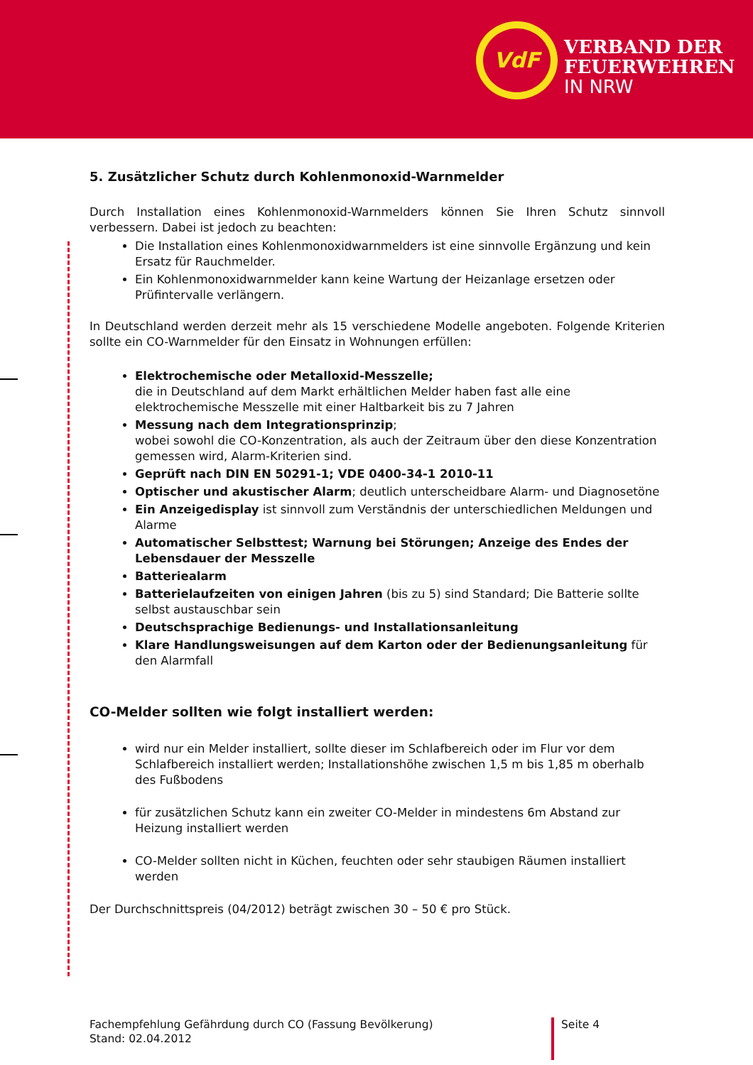VdF
VERBAND DER
FEUERWEHREN
IN NRW
5. Zusätzlicher Schutz durch Kohlenmonoxid-Warnmelder
Durch Installation eines Kohlenmonoxid-Warnmelders können Sie Ihren Schutz sinnvoll verbessern. Dabei ist jedoch zu beachten:
Die Installation eines Kohlenmonoxidwarnmelders ist eine sinnvolle Ergänzung und kein Ersatz für Rauchmelder.
Ein Kohlenmonoxidwarnmelder kann keine Wartung der Heizanlage ersetzen oder Prüfintervalle verlängern.
In Deutschland werden derzeit mehr als 15 verschiedene Modelle angeboten. Folgende Kriterien sollte ein CO-Warnmelder für den Einsatz in Wohnungen erfüllen:
Elektrochemische oder Metalloxid-Messzelle;
die in Deutschland auf dem Markt erhältlichen Melder haben fast alle eine elektrochemische Messzelle mit einer Haltbarkeit bis zu 7 Jahren
Messung nach dem Integrationsprinzip;
wobei sowohl die CO-Konzentration, als auch der Zeitraum über den diese Konzentration gemessen wird, Alarm-Kriterien sind.
Geprüft nach DIN EN 50291-1; VDE 0400-34-1 2010-11
Optischer und akustischer Alarm; deutlich unterscheidbare Alarm- und Diagnosetöne
Ein Anzeigedisplay ist sinnvoll zum Verständnis der unterschiedlichen Meldungen und Alarme
Automatischer Selbsttest; Warnung bei Störungen; Anzeige des Endes der Lebensdauer der Messzelle
Batteriealarm
Batterielaufzeiten von einigen Jahren (bis zu 5) sind Standard; Die Batterie sollte selbst austauschbar sein
Deutschsprachige Bedienungs- und Installationsanleitung
Klare Handlungsweisungen auf dem Karton oder der Bedienungsanleitung für den Alarmfall
CO-Melder sollten wie folgt installiert werden:
wird nur ein Melder installiert, sollte dieser im Schlafbereich oder im Flur vor dem Schlafbereich installiert werden; Installationshöhe zwischen 1,5 m bis 1,85 m oberhalb des Fußbodens
für zusätzlichen Schutz kann ein zweiter CO-Melder in mindestens 6m Abstand zur Heizung installiert werden
CO-Melder sollten nicht in Küchen, feuchten oder sehr staubigen Räumen installiert werden
Der Durchschnittspreis (04/2012) beträgt zwischen 30 – 50 € pro Stück.
Fachempfehlung Gefährdung durch CO (Fassung Bevölkerung)
Stand: 02.04.2012
Seite 4